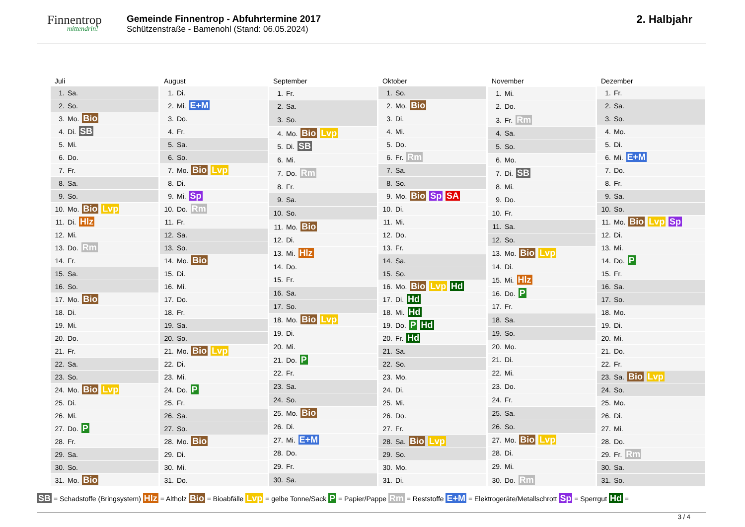Finnentrop
mittendrin!
Gemeinde Finnentrop - Abfuhrtermine 2017
Schützenstraße - Bamenohl (Stand: 06.05.2024)
2. Halbjahr
| Juli |
| --- |
| 1. Sa. |
| 2. So. |
| 3. Mo. Bio |
| 4. Di. SB |
| 5. Mi. |
| 6. Do. |
| 7. Fr. |
| 8. Sa. |
| 9. So. |
| 10. Mo. Bio Lvp |
| 11. Di. Hlz |
| 12. Mi. |
| 13. Do. Rm |
| 14. Fr. |
| 15. Sa. |
| 16. So. |
| 17. Mo. Bio |
| 18. Di. |
| 19. Mi. |
| 20. Do. |
| 21. Fr. |
| 22. Sa. |
| 23. So. |
| 24. Mo. Bio Lvp |
| 25. Di. |
| 26. Mi. |
| 27. Do. P |
| 28. Fr. |
| 29. Sa. |
| 30. So. |
| 31. Mo. Bio |
| August |
| --- |
| 1. Di. |
| 2. Mi. E+M |
| 3. Do. |
| 4. Fr. |
| 5. Sa. |
| 6. So. |
| 7. Mo. Bio Lvp |
| 8. Di. |
| 9. Mi. Sp |
| 10. Do. Rm |
| 11. Fr. |
| 12. Sa. |
| 13. So. |
| 14. Mo. Bio |
| 15. Di. |
| 16. Mi. |
| 17. Do. |
| 18. Fr. |
| 19. Sa. |
| 20. So. |
| 21. Mo. Bio Lvp |
| 22. Di. |
| 23. Mi. |
| 24. Do. P |
| 25. Fr. |
| 26. Sa. |
| 27. So. |
| 28. Mo. Bio |
| 29. Di. |
| 30. Mi. |
| 31. Do. |
| September |
| --- |
| 1. Fr. |
| 2. Sa. |
| 3. So. |
| 4. Mo. Bio Lvp |
| 5. Di. SB |
| 6. Mi. |
| 7. Do. Rm |
| 8. Fr. |
| 9. Sa. |
| 10. So. |
| 11. Mo. Bio |
| 12. Di. |
| 13. Mi. Hlz |
| 14. Do. |
| 15. Fr. |
| 16. Sa. |
| 17. So. |
| 18. Mo. Bio Lvp |
| 19. Di. |
| 20. Mi. |
| 21. Do. P |
| 22. Fr. |
| 23. Sa. |
| 24. So. |
| 25. Mo. Bio |
| 26. Di. |
| 27. Mi. E+M |
| 28. Do. |
| 29. Fr. |
| 30. Sa. |
| Oktober |
| --- |
| 1. So. |
| 2. Mo. Bio |
| 3. Di. |
| 4. Mi. |
| 5. Do. |
| 6. Fr. Rm |
| 7. Sa. |
| 8. So. |
| 9. Mo. Bio Sp SA |
| 10. Di. |
| 11. Mi. |
| 12. Do. |
| 13. Fr. |
| 14. Sa. |
| 15. So. |
| 16. Mo. Bio Lvp Hd |
| 17. Di. Hd |
| 18. Mi. Hd |
| 19. Do. P Hd |
| 20. Fr. Hd |
| 21. Sa. |
| 22. So. |
| 23. Mo. |
| 24. Di. |
| 25. Mi. |
| 26. Do. |
| 27. Fr. |
| 28. Sa. Bio Lvp |
| 29. So. |
| 30. Mo. |
| 31. Di. |
| November |
| --- |
| 1. Mi. |
| 2. Do. |
| 3. Fr. Rm |
| 4. Sa. |
| 5. So. |
| 6. Mo. |
| 7. Di. SB |
| 8. Mi. |
| 9. Do. |
| 10. Fr. |
| 11. Sa. |
| 12. So. |
| 13. Mo. Bio Lvp |
| 14. Di. |
| 15. Mi. Hlz |
| 16. Do. P |
| 17. Fr. |
| 18. Sa. |
| 19. So. |
| 20. Mo. |
| 21. Di. |
| 22. Mi. |
| 23. Do. |
| 24. Fr. |
| 25. Sa. |
| 26. So. |
| 27. Mo. Bio Lvp |
| 28. Di. |
| 29. Mi. |
| 30. Do. Rm |
| Dezember |
| --- |
| 1. Fr. |
| 2. Sa. |
| 3. So. |
| 4. Mo. |
| 5. Di. |
| 6. Mi. E+M |
| 7. Do. |
| 8. Fr. |
| 9. Sa. |
| 10. So. |
| 11. Mo. Bio Lvp Sp |
| 12. Di. |
| 13. Mi. |
| 14. Do. P |
| 15. Fr. |
| 16. Sa. |
| 17. So. |
| 18. Mo. |
| 19. Di. |
| 20. Mi. |
| 21. Do. |
| 22. Fr. |
| 23. Sa. Bio Lvp |
| 24. So. |
| 25. Mo. |
| 26. Di. |
| 27. Mi. |
| 28. Do. |
| 29. Fr. Rm |
| 30. Sa. |
| 31. So. |
SB = Schadstoffe (Bringsystem) Hlz = Altholz Bio = Bioabfälle Lvp = gelbe Tonne/Sack P = Papier/Pappe Rm = Reststoffe E+M = Elektrogeräte/Metallschrott Sp = Sperrgut Hd =
3 / 4